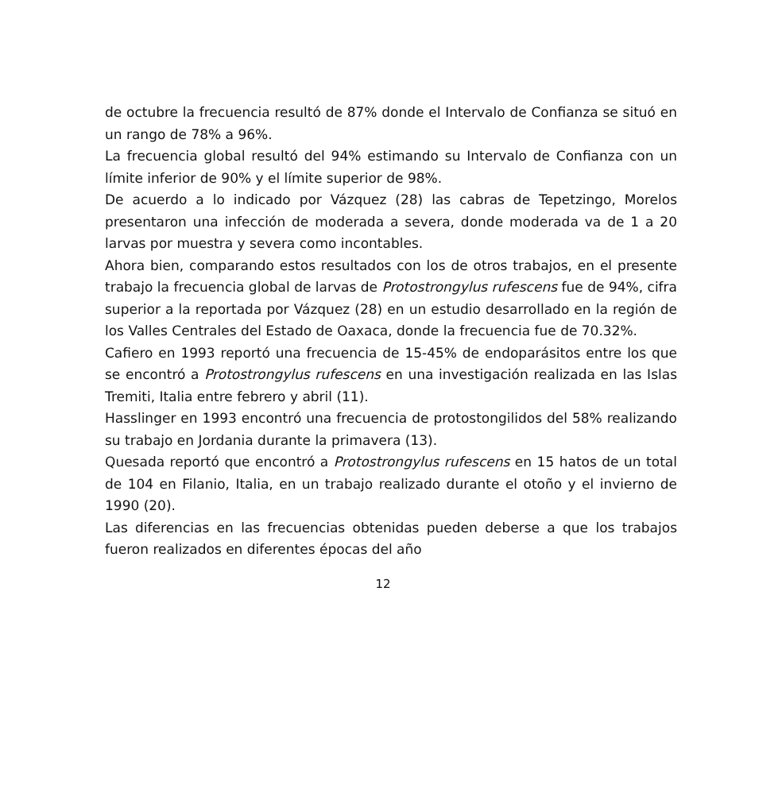de octubre la frecuencia resultó de 87% donde el Intervalo de Confianza se situó en un rango de 78% a 96%.
La frecuencia global resultó del 94% estimando su Intervalo de Confianza con un límite inferior de 90% y el límite superior de 98%.
De acuerdo a lo indicado por Vázquez (28) las cabras de Tepetzingo, Morelos presentaron una infección de moderada a severa, donde moderada va de 1 a 20 larvas por muestra y severa como incontables.
Ahora bien, comparando estos resultados con los de otros trabajos, en el presente trabajo la frecuencia global de larvas de Protostrongylus rufescens fue de 94%, cifra superior a la reportada por Vázquez (28) en un estudio desarrollado en la región de los Valles Centrales del Estado de Oaxaca, donde la frecuencia fue de 70.32%.
Cafiero en 1993 reportó una frecuencia de 15-45% de endoparásitos entre los que se encontró a Protostrongylus rufescens en una investigación realizada en las Islas Tremiti, Italia entre febrero y abril (11).
Hasslinger en 1993 encontró una frecuencia de protostongilidos del 58% realizando su trabajo en Jordania durante la primavera (13).
Quesada reportó que encontró a Protostrongylus rufescens en 15 hatos de un total de 104 en Filanio, Italia, en un trabajo realizado durante el otoño y el invierno de 1990 (20).
Las diferencias en las frecuencias obtenidas pueden deberse a que los trabajos fueron realizados en diferentes épocas del año
12